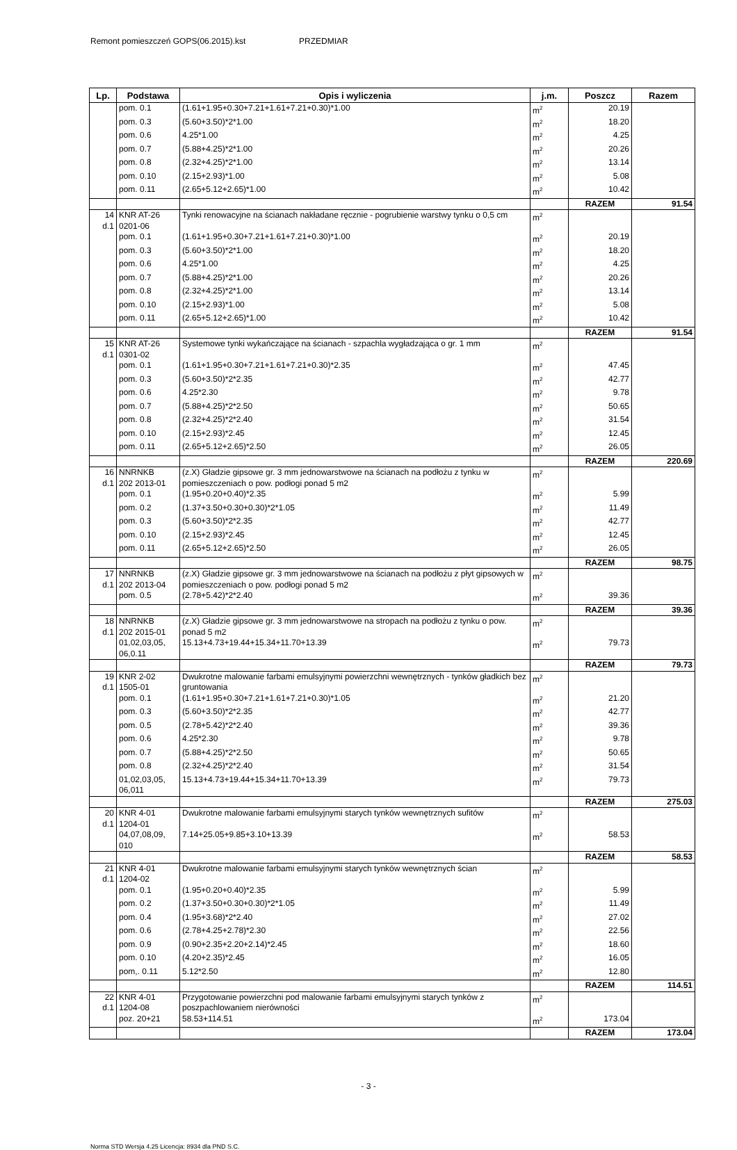Remont pomieszczeń GOPS(06.2015).kst PRZEDMIAR
| Lp. | Podstawa | Opis i wyliczenia | j.m. | Poszcz | Razem |
| --- | --- | --- | --- | --- | --- |
| | pom. 0.1 | (1.61+1.95+0.30+7.21+1.61+7.21+0.30)*1.00 | m<sup>2</sup> | 20.19 | |
| | pom. 0.3 | (5.60+3.50)*2*1.00 | m<sup>2</sup> | 18.20 | |
| | pom. 0.6 | 4.25*1.00 | m<sup>2</sup> | 4.25 | |
| | pom. 0.7 | (5.88+4.25)*2*1.00 | m<sup>2</sup> | 20.26 | |
| | pom. 0.8 | (2.32+4.25)*2*1.00 | m<sup>2</sup> | 13.14 | |
| | pom. 0.10 | (2.15+2.93)*1.00 | m<sup>2</sup> | 5.08 | |
| | pom. 0.11 | (2.65+5.12+2.65)*1.00 | m<sup>2</sup> | 10.42 | |
| | | | | RAZEM | 91.54 |
| 14 d.1 | KNR AT-26 0201-06 | Tynki renowacyjne na ścianach nakładane ręcznie - pogrubienie warstwy tynku o 0,5 cm | m<sup>2</sup> | | |
| | pom. 0.1 | (1.61+1.95+0.30+7.21+1.61+7.21+0.30)*1.00 | m<sup>2</sup> | 20.19 | |
| | pom. 0.3 | (5.60+3.50)*2*1.00 | m<sup>2</sup> | 18.20 | |
| | pom. 0.6 | 4.25*1.00 | m<sup>2</sup> | 4.25 | |
| | pom. 0.7 | (5.88+4.25)*2*1.00 | m<sup>2</sup> | 20.26 | |
| | pom. 0.8 | (2.32+4.25)*2*1.00 | m<sup>2</sup> | 13.14 | |
| | pom. 0.10 | (2.15+2.93)*1.00 | m<sup>2</sup> | 5.08 | |
| | pom. 0.11 | (2.65+5.12+2.65)*1.00 | m<sup>2</sup> | 10.42 | |
| | | | | RAZEM | 91.54 |
| 15 d.1 | KNR AT-26 0301-02 | Systemowe tynki wykańczające na ścianach - szpachla wygładzająca o gr. 1 mm | m<sup>2</sup> | | |
| | pom. 0.1 | (1.61+1.95+0.30+7.21+1.61+7.21+0.30)*2.35 | m<sup>2</sup> | 47.45 | |
| | pom. 0.3 | (5.60+3.50)*2*2.35 | m<sup>2</sup> | 42.77 | |
| | pom. 0.6 | 4.25*2.30 | m<sup>2</sup> | 9.78 | |
| | pom. 0.7 | (5.88+4.25)*2*2.50 | m<sup>2</sup> | 50.65 | |
| | pom. 0.8 | (2.32+4.25)*2*2.40 | m<sup>2</sup> | 31.54 | |
| | pom. 0.10 | (2.15+2.93)*2.45 | m<sup>2</sup> | 12.45 | |
| | pom. 0.11 | (2.65+5.12+2.65)*2.50 | m<sup>2</sup> | 26.05 | |
| | | | | RAZEM | 220.69 |
| 16 d.1 | NNRNKB 202 2013-01 | (z.X) Gładzie gipsowe gr. 3 mm jednowarstwowe na ścianach na podłożu z tynku w pomieszczeniach o pow. podłogi ponad 5 m2 | m<sup>2</sup> | | |
| | pom. 0.1 | (1.95+0.20+0.40)*2.35 | m<sup>2</sup> | 5.99 | |
| | pom. 0.2 | (1.37+3.50+0.30+0.30)*2*1.05 | m<sup>2</sup> | 11.49 | |
| | pom. 0.3 | (5.60+3.50)*2*2.35 | m<sup>2</sup> | 42.77 | |
| | pom. 0.10 | (2.15+2.93)*2.45 | m<sup>2</sup> | 12.45 | |
| | pom. 0.11 | (2.65+5.12+2.65)*2.50 | m<sup>2</sup> | 26.05 | |
| | | | | RAZEM | 98.75 |
| 17 d.1 | NNRNKB 202 2013-04 | (z.X) Gładzie gipsowe gr. 3 mm jednowarstwowe na ścianach na podłożu z płyt gipsowych w pomieszczeniach o pow. podłogi ponad 5 m2 | m<sup>2</sup> | | |
| | pom. 0.5 | (2.78+5.42)*2*2.40 | m<sup>2</sup> | 39.36 | |
| | | | | RAZEM | 39.36 |
| 18 d.1 | NNRNKB 202 2015-01 | (z.X) Gładzie gipsowe gr. 3 mm jednowarstwowe na stropach na podłożu z tynku o pow. ponad 5 m2 | m<sup>2</sup> | | |
| | 01,02,03,05, 06,0.11 | 15.13+4.73+19.44+15.34+11.70+13.39 | m<sup>2</sup> | 79.73 | |
| | | | | RAZEM | 79.73 |
| 19 d.1 | KNR 2-02 1505-01 | Dwukrotne malowanie farbami emulsyjnymi powierzchni wewnętrznych - tynków gładkich bez gruntowania | m<sup>2</sup> | | |
| | pom. 0.1 | (1.61+1.95+0.30+7.21+1.61+7.21+0.30)*1.05 | m<sup>2</sup> | 21.20 | |
| | pom. 0.3 | (5.60+3.50)*2*2.35 | m<sup>2</sup> | 42.77 | |
| | pom. 0.5 | (2.78+5.42)*2*2.40 | m<sup>2</sup> | 39.36 | |
| | pom. 0.6 | 4.25*2.30 | m<sup>2</sup> | 9.78 | |
| | pom. 0.7 | (5.88+4.25)*2*2.50 | m<sup>2</sup> | 50.65 | |
| | pom. 0.8 | (2.32+4.25)*2*2.40 | m<sup>2</sup> | 31.54 | |
| | 01,02,03,05, 06,011 | 15.13+4.73+19.44+15.34+11.70+13.39 | m<sup>2</sup> | 79.73 | |
| | | | | RAZEM | 275.03 |
| 20 d.1 | KNR 4-01 1204-01 | Dwukrotne malowanie farbami emulsyjnymi starych tynków wewnętrznych sufitów | m<sup>2</sup> | | |
| | 04,07,08,09, 010 | 7.14+25.05+9.85+3.10+13.39 | m<sup>2</sup> | 58.53 | |
| | | | | RAZEM | 58.53 |
| 21 d.1 | KNR 4-01 1204-02 | Dwukrotne malowanie farbami emulsyjnymi starych tynków wewnętrznych ścian | m<sup>2</sup> | | |
| | pom. 0.1 | (1.95+0.20+0.40)*2.35 | m<sup>2</sup> | 5.99 | |
| | pom. 0.2 | (1.37+3.50+0.30+0.30)*2*1.05 | m<sup>2</sup> | 11.49 | |
| | pom. 0.4 | (1.95+3.68)*2*2.40 | m<sup>2</sup> | 27.02 | |
| | pom. 0.6 | (2.78+4.25+2.78)*2.30 | m<sup>2</sup> | 22.56 | |
| | pom. 0.9 | (0.90+2.35+2.20+2.14)*2.45 | m<sup>2</sup> | 18.60 | |
| | pom. 0.10 | (4.20+2.35)*2.45 | m<sup>2</sup> | 16.05 | |
| | pom,. 0.11 | 5.12*2.50 | m<sup>2</sup> | 12.80 | |
| | | | | RAZEM | 114.51 |
| 22 d.1 | KNR 4-01 1204-08 | Przygotowanie powierzchni pod malowanie farbami emulsyjnymi starych tynków z poszpachlowaniem nierówności | m<sup>2</sup> | | |
| | poz. 20+21 | 58.53+114.51 | m<sup>2</sup> | 173.04 | |
| | | | | RAZEM | 173.04 |
- 3 -
Norma STD Wersja 4.25 Licencja: 8934 dla PND S.C.